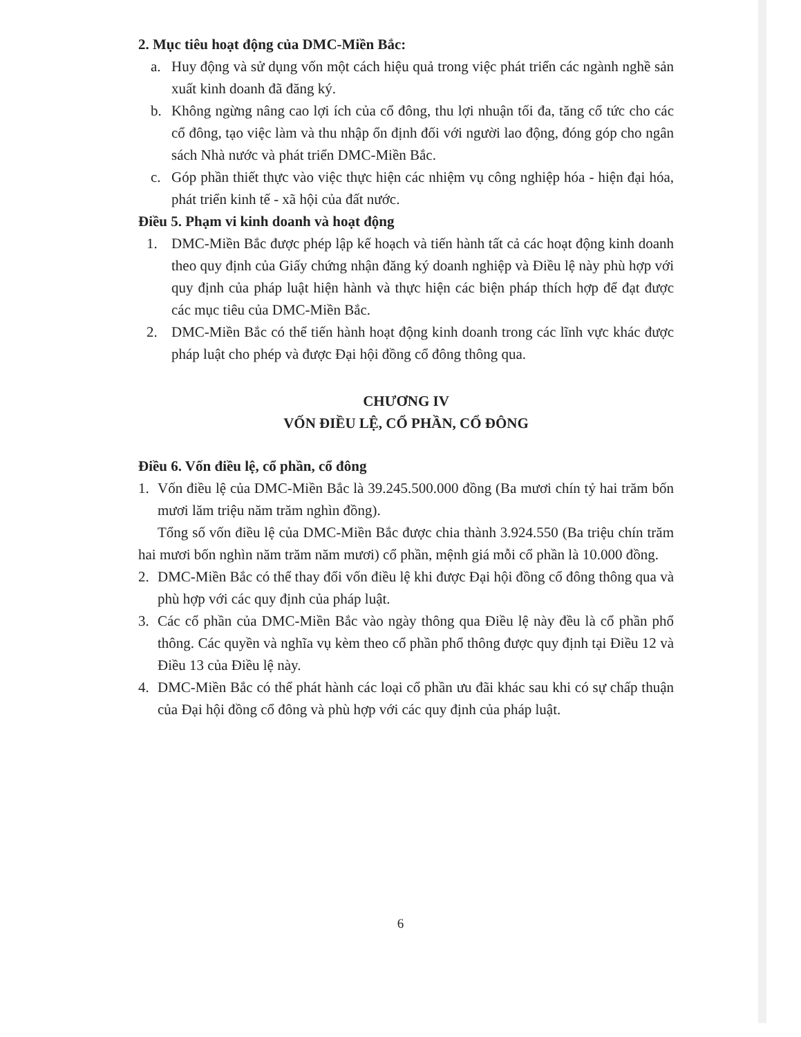2. Mục tiêu hoạt động của DMC-Miền Bắc:
a. Huy động và sử dụng vốn một cách hiệu quả trong việc phát triển các ngành nghề sản xuất kinh doanh đã đăng ký.
b. Không ngừng nâng cao lợi ích của cổ đông, thu lợi nhuận tối đa, tăng cổ tức cho các cổ đông, tạo việc làm và thu nhập ổn định đối với người lao động, đóng góp cho ngân sách Nhà nước và phát triển DMC-Miền Bắc.
c. Góp phần thiết thực vào việc thực hiện các nhiệm vụ công nghiệp hóa - hiện đại hóa, phát triển kinh tế - xã hội của đất nước.
Điều 5. Phạm vi kinh doanh và hoạt động
1. DMC-Miền Bắc được phép lập kế hoạch và tiến hành tất cả các hoạt động kinh doanh theo quy định của Giấy chứng nhận đăng ký doanh nghiệp và Điều lệ này phù hợp với quy định của pháp luật hiện hành và thực hiện các biện pháp thích hợp để đạt được các mục tiêu của DMC-Miền Bắc.
2. DMC-Miền Bắc có thể tiến hành hoạt động kinh doanh trong các lĩnh vực khác được pháp luật cho phép và được Đại hội đồng cổ đông thông qua.
CHƯƠNG IV
VỐN ĐIỀU LỆ, CỔ PHẦN, CỔ ĐÔNG
Điều 6. Vốn điều lệ, cổ phần, cổ đông
1. Vốn điều lệ của DMC-Miền Bắc là 39.245.500.000 đồng (Ba mươi chín tỷ hai trăm bốn mươi lăm triệu năm trăm nghìn đồng).
Tổng số vốn điều lệ của DMC-Miền Bắc được chia thành 3.924.550 (Ba triệu chín trăm hai mươi bốn nghìn năm trăm năm mươi) cổ phần, mệnh giá mỗi cổ phần là 10.000 đồng.
2. DMC-Miền Bắc có thể thay đổi vốn điều lệ khi được Đại hội đồng cổ đông thông qua và phù hợp với các quy định của pháp luật.
3. Các cổ phần của DMC-Miền Bắc vào ngày thông qua Điều lệ này đều là cổ phần phổ thông. Các quyền và nghĩa vụ kèm theo cổ phần phổ thông được quy định tại Điều 12 và Điều 13 của Điều lệ này.
4. DMC-Miền Bắc có thể phát hành các loại cổ phần ưu đãi khác sau khi có sự chấp thuận của Đại hội đồng cổ đông và phù hợp với các quy định của pháp luật.
6